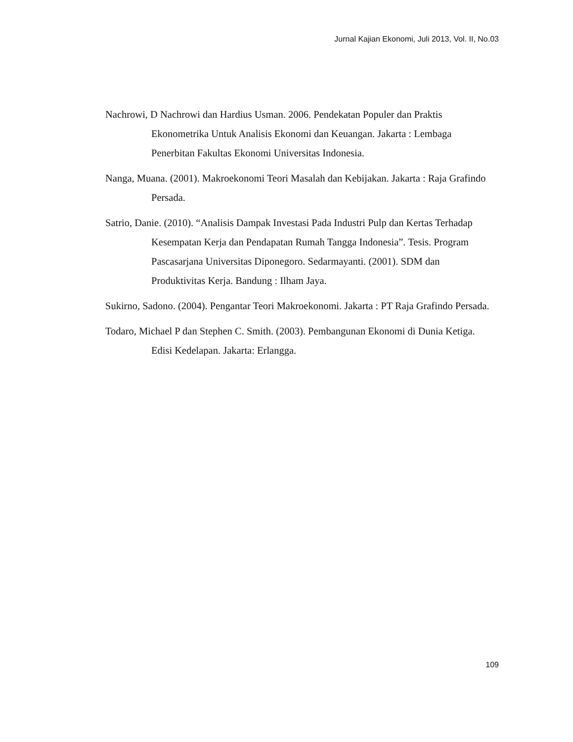Jurnal Kajian Ekonomi, Juli 2013, Vol. II, No.03
Nachrowi, D Nachrowi dan Hardius Usman. 2006. Pendekatan Populer dan Praktis Ekonometrika Untuk Analisis Ekonomi dan Keuangan. Jakarta : Lembaga Penerbitan Fakultas Ekonomi Universitas Indonesia.
Nanga, Muana. (2001). Makroekonomi Teori Masalah dan Kebijakan. Jakarta : Raja Grafindo Persada.
Satrio, Danie. (2010). “Analisis Dampak Investasi Pada Industri Pulp dan Kertas Terhadap Kesempatan Kerja dan Pendapatan Rumah Tangga Indonesia”. Tesis. Program Pascasarjana Universitas Diponegoro. Sedarmayanti. (2001). SDM dan Produktivitas Kerja. Bandung : Ilham Jaya.
Sukirno, Sadono. (2004). Pengantar Teori Makroekonomi. Jakarta : PT Raja Grafindo Persada.
Todaro, Michael P dan Stephen C. Smith. (2003). Pembangunan Ekonomi di Dunia Ketiga. Edisi Kedelapan. Jakarta: Erlangga.
109